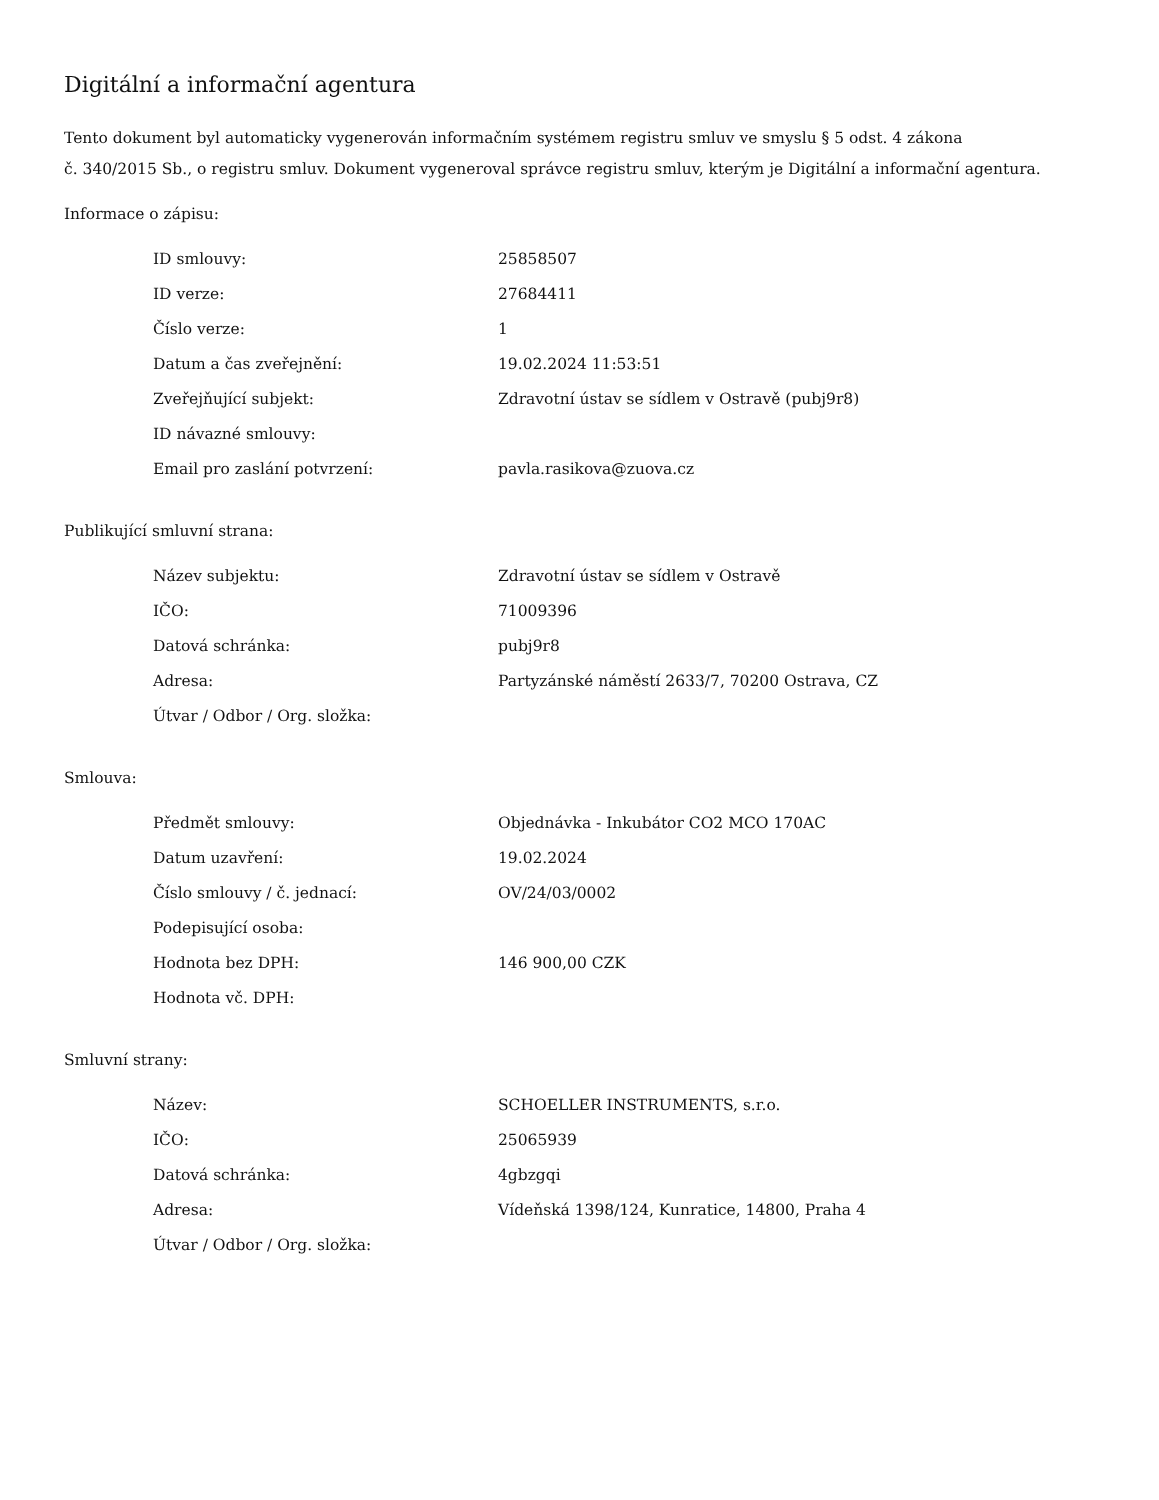Digitální a informační agentura
Tento dokument byl automaticky vygenerován informačním systémem registru smluv ve smyslu § 5 odst. 4 zákona
č. 340/2015 Sb., o registru smluv. Dokument vygeneroval správce registru smluv, kterým je Digitální a informační agentura.
Informace o zápisu:
| ID smlouvy: | 25858507 |
| ID verze: | 27684411 |
| Číslo verze: | 1 |
| Datum a čas zveřejnění: | 19.02.2024 11:53:51 |
| Zveřejňující subjekt: | Zdravotní ústav se sídlem v Ostravě (pubj9r8) |
| ID návazné smlouvy: | |
| Email pro zaslání potvrzení: | pavla.rasikova@zuova.cz |
Publikující smluvní strana:
| Název subjektu: | Zdravotní ústav se sídlem v Ostravě |
| IČO: | 71009396 |
| Datová schránka: | pubj9r8 |
| Adresa: | Partyzánské náměstí 2633/7, 70200 Ostrava, CZ |
| Útvar / Odbor / Org. složka: | |
Smlouva:
| Předmět smlouvy: | Objednávka - Inkubátor CO2 MCO 170AC |
| Datum uzavření: | 19.02.2024 |
| Číslo smlouvy / č. jednací: | OV/24/03/0002 |
| Podepisující osoba: | |
| Hodnota bez DPH: | 146 900,00 CZK |
| Hodnota vč. DPH: | |
Smluvní strany:
| Název: | SCHOELLER INSTRUMENTS, s.r.o. |
| IČO: | 25065939 |
| Datová schránka: | 4gbzgqi |
| Adresa: | Vídeňská 1398/124, Kunratice, 14800, Praha 4 |
| Útvar / Odbor / Org. složka: | |